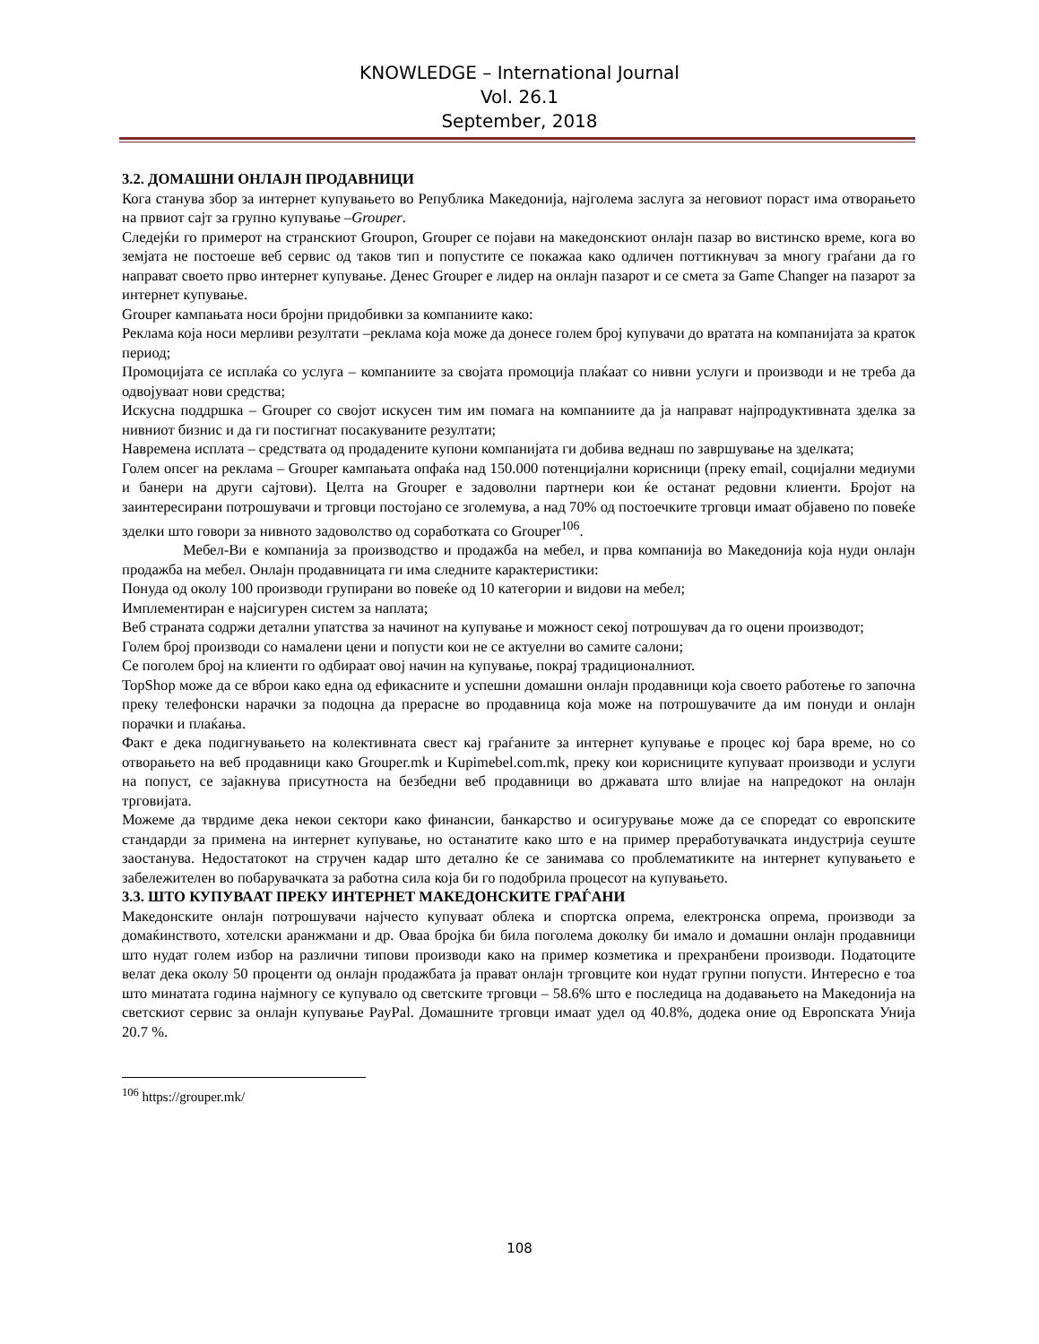KNOWLEDGE – International Journal
Vol. 26.1
September, 2018
3.2. ДОМАШНИ ОНЛАЈН ПРОДАВНИЦИ
Кога станува збор за интернет купувањето во Република Македонија, најголема заслуга за неговиот пораст има отворањето на првиот сајт за групно купување –Grouper.
Следејќи го примерот на странскиот Groupon, Grouper се појави на македонскиот онлајн пазар во вистинско време, кога во земјата не постоеше веб сервис од таков тип и попустите се покажаа како одличен поттикнувач за многу граѓани да го направат своето прво интернет купување. Денес Grouper е лидер на онлајн пазарот и се смета за Game Changer на пазарот за интернет купување.
Grouper кампањата носи бројни придобивки за компаниите како:
Реклама која носи мерливи резултати –реклама која може да донесе голем број купувачи до вратата на компанијата за краток период;
Промоцијата се исплаќа со услуга – компаниите за својата промоција плаќаат со нивни услуги и производи и не треба да одвојуваат нови средства;
Искусна поддршка – Grouper со својот искусен тим им помага на компаниите да ја направат најпродуктивната зделка за нивниот бизнис и да ги постигнат посакуваните резултати;
Навремена исплата – средствата од продадените купони компанијата ги добива веднаш по завршување на зделката;
Голем опсег на реклама – Grouper кампањата опфаќа над 150.000 потенцијални корисници (преку email, социјални медиуми и банери на други сајтови). Целта на Grouper е задоволни партнери кои ќе останат редовни клиенти. Бројот на заинтересирани потрошувачи и трговци постојано се зголемува, а над 70% од постоечките трговци имаат објавено по повеќе зделки што говори за нивното задоволство од соработката со Grouper<sup>106</sup>.
Мебел-Ви е компанија за производство и продажба на мебел, и прва компанија во Македонија која нуди онлајн продажба на мебел. Онлајн продавницата ги има следните карактеристики:
Понуда од околу 100 производи групирани во повеќе од 10 категории и видови на мебел;
Имплементиран е најсигурен систем за наплата;
Веб страната содржи детални упатства за начинот на купување и можност секој потрошувач да го оцени производот;
Голем број производи со намалени цени и попусти кои не се актуелни во самите салони;
Се поголем број на клиенти го одбираат овој начин на купување, покрај традиционалниот.
TopShop може да се вброи како една од ефикасните и успешни домашни онлајн продавници која своето работење го започна преку телефонски нарачки за подоцна да прерасне во продавница која може на потрошувачите да им понуди и онлајн порачки и плаќања.
Факт е дека подигнувањето на колективната свест кај граѓаните за интернет купување е процес кој бара време, но со отворањето на веб продавници како Grouper.mk и Kupimebel.com.mk, преку кои корисниците купуваат производи и услуги на попуст, се зајакнува присутноста на безбедни веб продавници во државата што влијае на напредокот на онлајн трговијата.
Можеме да тврдиме дека некои сектори како финансии, банкарство и осигурување може да се споредат со европските стандарди за примена на интернет купување, но останатите како што е на пример преработувачката индустрија сеуште заостанува. Недостатокот на стручен кадар што детално ќе се занимава со проблематиките на интернет купувањето е забележителен во побарувачката за работна сила која би го подобрила процесот на купувањето.
3.3. ШТО КУПУВААТ ПРЕКУ ИНТЕРНЕТ МАКЕДОНСКИТЕ ГРАЃАНИ
Македонските онлајн потрошувачи најчесто купуваат облека и спортска опрема, електронска опрема, производи за домаќинството, хотелски аранжмани и др. Оваа бројка би била поголема доколку би имало и домашни онлајн продавници што нудат голем избор на различни типови производи како на пример козметика и прехранбени производи. Податоците велат дека околу 50 проценти од онлајн продажбата ја прават онлајн трговците кои нудат групни попусти. Интересно е тоа што минатата година најмногу се купувало од светските трговци – 58.6% што е последица на додавањето на Македонија на светскиот сервис за онлајн купување PayPal. Домашните трговци имаат удел од 40.8%, додека оние од Европската Унија 20.7 %.
<sup>106</sup> https://grouper.mk/
108